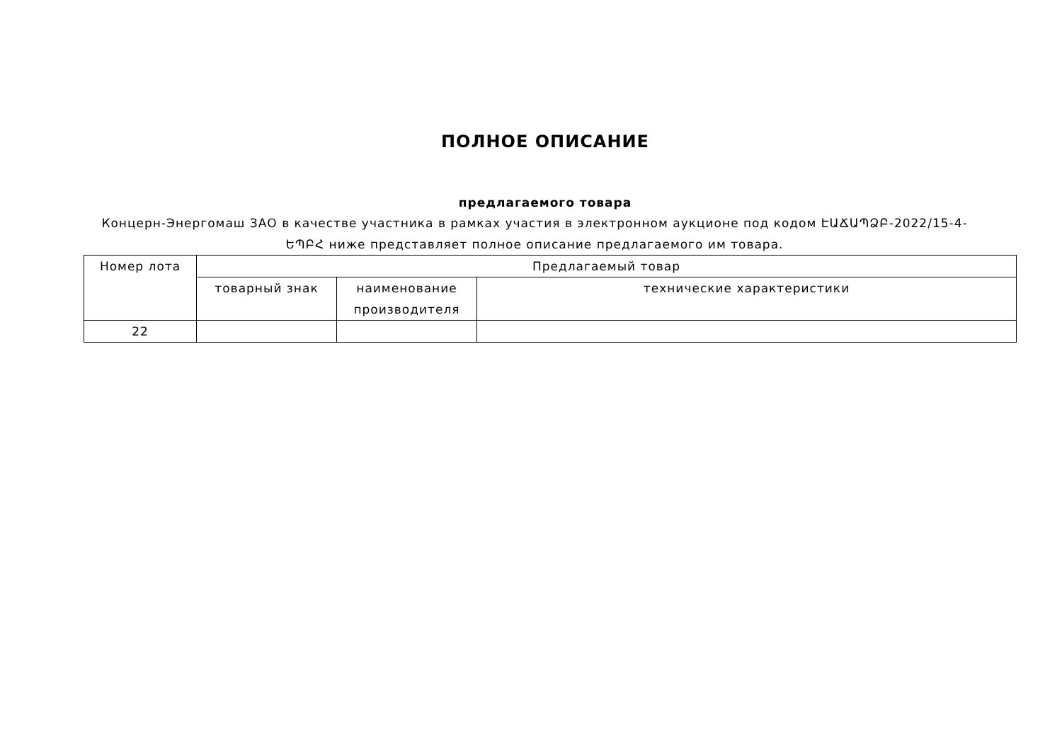ПОЛНОЕ ОПИСАНИЕ
предлагаемого товара
Концерн-Энергомаш ЗАО в качестве участника в рамках участия в электронном аукционе под кодом ԷԱՃԱՊՁԲ-2022/15-4-ԵՊԲՀ ниже представляет полное описание предлагаемого им товара.
| Номер лота | Предлагаемый товар | | |
| --- | --- | --- | --- |
| | товарный знак | наименование производителя | технические характеристики |
| 22 | | | |